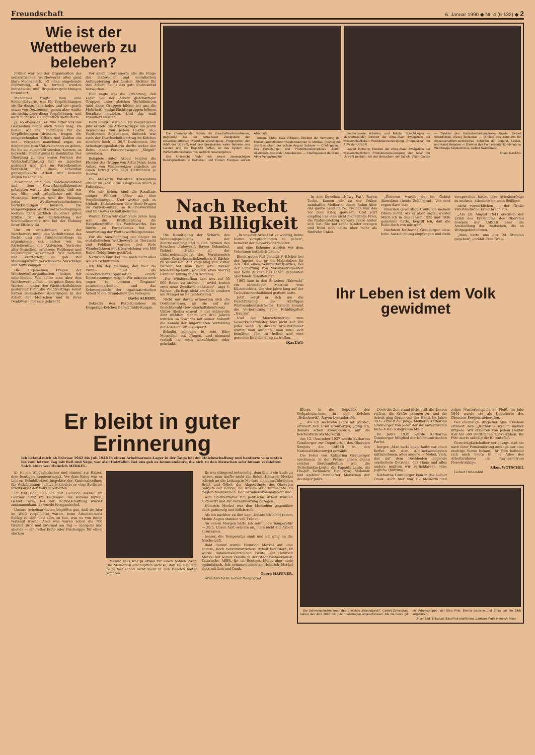Freundschaft 6. Januar 1990 ◆ Nr. 4 (6 132) ◆ 2
Wie ist der Wettbewerb zu beleben?
Früher war bei der Organisation des sozialistischen Wettbewerbs alles ganz klar: Mechanisch, oft ohne eingehende Erörterung, d. h. formell wurden individuelle und Brigadeverpflichtungen formuliert.
Manchmal fragte man eine Kolchosbäuerin, was für Verpflichtungen sie für dieses Jahr habe, und sie sprach etwas von Dezitonnen, genau aber wußte sie nichts über diese Verpflichtung, und auch nicht wie sie eigentlich wetteiferte.
Ja, so etwas gab es, wie bitter uns das Geständnis heute auch fallen mag. Da ließen wir mal Formulare für die Verpflichtungen drucken, trugen die entsprechenden Ziffern und Zahlen ein und... vergaßen manchmal sogar, sie denjenigen zum Unterzeichnen zu geben, für die sie ausgefüllt wurden. Kurzum, es herrschte Formalismus in Reinkultur. Der Übergang zu den neuen Formen der Wirtschaftsführung hat so manches geändert und uns im Parteikomitee veranlaßt, auf diese, scheinbar gutorganisierte Arbeit mit anderen Augen zu schauen.
Zusammen mit dem Kolchosvorstand und dem Gewerkschaftskomitee gelangten wir zu der Ansicht, daß wir uns öfter und gründlicher mit den Menschen beraten und die Meinung jedes Wettbewerbsteilnehmers berücksichtigen müssen. Die ausgewogenen Wettbewerbsbedingungen werden dann wirklich zu einer guten Stütze bei der Entwicklung der Kolchosökonomik und bei der Hebung ihrer Effektivität.
Um zu entscheiden, wie der Wettbewerb unter den Verhältnissen des Pacht- und des Familienvertrags zu organisieren sei, hatten wir im Parteikomitee die Aktivisten, Vertreter aller Branchen, erfahrene Feldbauer und Viehzüchter versammelt. Wir berieten und erörterten; es gab viel Meinungsstreit, verschiedene Vorschläge und Auffassungen.
Die allgemeinen Fragen der Wettbewerbsorganisation hatten wir entschieden. Wie sollte man aber den Wettbewerb selbst — im guten Sinne des Wortes — unter den Pächterkollektiven gestalten? Denn die Pachtverträge selbst hatten bedeutende Änderungen in der Arbeit der Menschen und in ihrer Denkweise mit sich gebracht.
Vor allem interessierte alle die Frage der materiellen und moralischen Aufmunterung der besten Pächter für ihre Arbeit, die ja das gute Endresultat bezwecken.
Hier sagte uns die Erfahrung, daß sogar bei der Arbeit gleichartiger Gruppen unter gleichen Verhältnissen (und diese Gruppen bilden bei uns die Mehrheit), einige Pächtergruppen höhere Resultate erzielen. Und das muß stimuliert werden.
Dazu einige Beispiele. Im vergangenen Jahr erntete die Arbeitsgruppe um Jenlik Bejssenowa von jedem Hektar 36,5 Dezitonnen Sojabohnen, dadurch war auch der Durchschnittsertrag im Kolchos ziemlich hoch — 29,7 Dezitonnen. Die Arbeitsgruppenleiterin durfte außer der Reihe einen Personenwagen „Shiguli" erwerben.
Beispiele guter Arbeit zeigten die Pächter der Gruppe von Artur Feist; beim Anbau von Winterweizen erzielten sie einen Ertrag von 41,4 Dezitonnen je Hektar.
Die Melkerin Valentina Krassjukina erhielt im Jahr 3 740 Kilogramm Milch je Futterkuh.
Wie wir sehen, sind die Resultate einiger Pächter höher als ihre Verpflichtungen. Und wieder gab es lebhafte Diskussionen über diese Fragen im Parteikomitee, im Kolchosvorstand und im Gewerkschaftskomitee.
Warum taten wir das? Viele Jahre lang war die Bruttoleistung die Hauptkennziffer des Wettbewerbs. Das führte zu Formalismus bei der Auswertung der Wettbewerbsergebnisse.
Für die Auszeichnung der Sieger im sozialistischen Wettbewerb in Tierzucht und Feldbau wurden drei Rote Wanderfahnen mit Überreichung von 500 Rubel Geldprämie gestiftet.
Natürlich läuft bei uns noch nicht alles wie am Schnürchen.
Ich bin der Meinung, daß hier die Partei- und die Gewerkschaftsorganisation ernste Unterlassungen zeigen. Wir müssen noch enger in „einem Gespann" zusammenarbeiten und das Schwergewicht der organisatorischen Arbeit in die Grundeinheiten verlegen.
David ALBERT,
Sekretär des Parteikomitees im Krupskaja-Kolchos Gebiet Taldy-Kurgan
Die internationale Schule für Geschäftsadministrieren, gegründet bei der Alma-Ataer Zweigstelle der wissenschaftlichen Produktionsvereinigung „Prognostika" der AdW der UdSSR, wird den Spezialisten vieler Betriebe des Landes und der Republik helfen, an das System des Wirtschaftsmechanismus sachlich heranzugehen.
Der Unterricht findet mit einem zweiwöchigen Berufspraktikum in Betrieben und Firmen Europas seinen Abschluß.
Unsere Bilder: Kaja Villiänen, Direktor der Vertretung der finnisch-sowjetischen Handelskammer in Moskau (rechts) mit den Besuchern der Schule August Solotow — Chefingenieur des Forschungs- und Produktionskomplexes „Zenit", Uljanowsk, Alexander Ameshanow — Chefingenieur der Alma-Ataer Verwaltung für
mechanisierte Arbeiten, und Nikolai Botschkarjow — stellvertretender Direktor der Alma-Ataer Zweigstelle der wissenschaftlichen Produktionsvereinigung „Prognostika" der AdW der UdSSR.
Leonid Tschorny, Direktor der Alma-Ataer Zweigstelle der wissenschaftlichen Produktionsvereinigung der AdW der UdSSR (rechts), mit den Besuchern der Schule Viktor Goßen — Direktor des Holzindustriekomplexes Tawda, Gebiet Swerdlowsk, Alexej Tschumak — Direktor des Zentrums für wissenschaftlich-technisches Schaffen der Jugend, Uralsk, und Kamil Beljalow — Direktor des Furnierplattenkombinats in Werchnjaja Sinjatschicha, Gebiet Swerdlowsk.
Fotos: KasTAG
Nach Recht und Billigkeit
Die Beseitigung der Schärfe des Wohnungsproblems in der Zentralsiedlung und in den Farmen des Sowchos „Talowski", Rayon Dshambul, Gebiet Uralsk, ist der Unternehmungslust des Vorsitzenden seines Gewerkschaftskomitees V. Bäcker zu verdanken. Auf Vorschlag von Viktor Bäcker hat man zwei alte Häuser wiederaufgebaut, wodurch etwa vierzig Familien Einzug feiern konnten.
„Der Wiederaufbau kam uns auf 30 000 Rubel zu stehen — soviel kosten zwei neue Zweifamilienhäuser", sagt V. Bäcker. „Es liegt nicht am Geld, sondern am Mangel an Baumaterialien."
Nicht nur daran erinnerten sich die Dorfeinwohner, als sie auf der Berichtswahl-Gewerkschaftskonferenz Viktor Bäcker erneut in das mühevolle Amt wählten. Schon vor drei Jahren wurden im Sowchos mit seiner Ankunft die Kanäle der ungerechten Verteilung der sozialen Güter gesperrt.
Ständig kommen in sein Büro Menschen mit Fragen, und niemand verließ es noch unzufrieden oder gekränkt.
„In unserer Arbeit ist es wichtig, keine leeren Versprechungen zu geben", bemerkt der Gewerkschaftsleiter.
und eine Scheune werden wir dem Veteranen natürlich bauen."
Einen guten Ruf genießt V. Bäcker bei der Jugend, der er mit Materialien für den Bau eines Sommertanzplatzes, bei der Schaffung von Musikinstrumenten und beim Ausbau des schon genannten Sportsaals geholfen hat.
1962 kam in den Sowchos „Talowski" ein ehemaliger Matrose vom Küstenschutz, der vier Jahre lang auf der Tschuktschenhalbinsel gedient hatte.
Jetzt sorgt er sich um die Durchführung des künftigen Wintersabschiedsfestes. Danach kommt die Vorbereitung zum Frühlingsfest „Naurys".
Und der Menschenstrom zum Gewerkschaftsleiter hört nicht auf. Ein jeder weiß: In diesem Arbeitszimmer wartet man auf ihn, man wird sich bemühen, ihm zu helfen und eine gerechte Entscheidung zu treffen.
(KasTAG)
In den Sowchos „Nowy Put", Rayon Tschu, kamen wir zu der früher namhaften Melkerin, deren Ruhm über das ganze Land hallte. Freilich war das vor dem Krieg gewesen. Und jetzt empfing uns eine nicht mehr junge Frau, die fünfundsiebzig schwere Jahre hinter sich hat. Sie hat sechs Kinder erzogen und freut sich heute über mehr als fünfzehn Enkel.
„Geboren wurde sie im Gebiet Akmolinsk (heute Zelinograd). Von dort zogen dann ihre
ninorden gewürdigt, traute ich meinen Ohren nicht. Als er aber sagte, wieviel Milch ich in den Jahren 1935 und 1936 gemolken hatte, begriff ich, daß die Rede doch von mir war".
Nachdem Katharina Grauberger diese hohe Auszeichnung empfangen und dazu versprochen hatte, ihre Arbeitserfolge zu mehren, arbeitete sie noch fleißiger.
nicht verwirklichen — der Große Vaterländische Krieg brach aus.
„Am 28. August 1941 erschien der Erlaß des Präsidiums des Obersten Sowjets der UdSSR über die Aussiedlung der Deutschen, die im Wolgagebiet lebten.
„Man hatte uns nur 24 Stunden gegeben", erzählt Frau Grau-
Ihr Leben ist dem Volk gewidmet
Er bleibt in guter Erinnerung
Ich befand mich ab Februar 1942 bis Juli 1948 in einem Arbeitsarmee-Lager in der Taiga bei der Holzbeschaffung und hantierte vom ersten bis zum letzten Tag mit Beil und Säge, war also Holzfäller. Bei uns gab es Kommandeure, die sich zu den Menschen sehr human verhielten. Solch einer war Heinrich MERKEL.
Er ist ein Wolgadeutscher und stammt aus Balzer, dem heutigen Krasnoarmejsk. Vor dem Krieg war er Lehrer, Schuldirektor, Inspektor der Kantonabteilung für Volksbildung; zuletzt bekleidete er eine Stelle im Stadtsowjet der Volksdeputierten.
Er traf sich, daß ich mit Heinrich Merkel im Februar 1942 im Talgawald des Rayons Nyrob, Gebiet Perm, bei der Holzbeschaffung wieder zusammenkam. Er wurde Kompaniechef.
Unsere Arbeitsarmisten begriffen gut, daß sie hier im Wald verpflichtet waren, beim Arbeitseinsatz fleißig zu sein und alles zu tun, was es von ihnen verlangt wurde. Aber was waren schon die 700 Gramm Brot und zweimal am Tag — morgens und abends — ein Teller Kohl- oder Fischsuppe für einen starken
Mann? Dies war ja etwas für einen hohlen Zahn. Die Menschen erschöpften sich so, daß sie Beil und Säge fast schon nicht mehr in den Händen halten konnten.
Es war dringend notwendig, dem Elend ein Ende zu setzen, man durfte nicht alle fielen. Heinrich Merkel schrieb an die Leitung in Moskau einen ausführlichen Brief, und Göbel, der Abgeordnete des Obersten Sowjets der UdSSR, bei uns im Wald mitmachte. Es folgten Maßnahmen: Der Bataillonskommandeur und
sein Stellvertreter für politische Arbeit wurden abgesetzt und zur Verantwortung gezogen.
Heinrich Merkel war den Menschen gegenüber stets gutherzig und hilfsbereit.
Als ich nachher zu ihm kam, konnte ich nicht reden: Meine Augen standen voll Tränen.
An einem Morgen hatte ich sehr hohe Temperatur — 39,5. Unser Arzt ordnete an, mich nicht zur Arbeit zuzulassen.
besser, die Temperatur sank und ich ging an die frische Luft.
Bald darauf wurde Heinrich Merkel auf eine andere, noch verantwortlichere Arbeit befördert: Er wurde Bataillonskontrolleur. Heute lebt Heinrich Merkel mit seiner Familie in der Stadt Nishnekamsk, Tatarische ASSR. Er ist Rentner, bleibt aber stets optimistisch. Ich erinnere mich an Heinrich Merkel stets mit Lob und Dank.
Georg HAFFNER,
Arbeitsveteran Gebiet Wolgograd
Eltern in die Republik der Wolgadeutschen, in den Kolchos „Bolschewik", Rayon Lysanderhöh.
„... Als ich sechzehn Jahre alt wurde", erinnert sich Frau Grauberger, „ging ich, damals schon Komsomolzin, auf die Kolchosfarm als Melkerin.
Am 12. Dezember 1937 wurde Katharina Grauberger zur Deputierten des Obersten Sowjets der UdSSR in den Nationalitätensowjet gewählt.
Die Fotos von Katharina Grauberger erschienen in der Presse neben denen solcher Berühmtheiten wie die Tscheljuskin-Leute, die Papanin-Leute, die Flieger Tschkalow, Baidukow, Molokow und anderer namhafter Menschen der dreißiger Jahre.
Doch die Zeit stand nicht still, die Ernten reiften, die Kräfte nahmen zu, und die Arbeit ging flotter von der Hand. Im Jahre 1935 erhielt die junge Melkerin Katharina Grauberger von jeder der ihr anvertrauten Kühe 4 425 Kilogramm Milch.
Im Jahre 1939 wurde Katharina Grauberger Mitglied der Kommunistischen Partei.
berger. „Man hatte uns erlaubt nur einen Koffer mit dem Allernotwendigsten mitzunehmen, alles andere — Möbel, Vieh, das auf dem Dachboden liegende erarbeitete Getreide, das Haus und alles andere mußten wir zurücklassen ohne jegliche Quittung.
Katharina Grauberger kam in das Gebiet Omsk. Auch hier war sie Melkerin und zeigte Musterbeispiele an Fleiß. Im Jahr 1944 wurde sie als Deputierte des Obersten Sowjets abberufen.
Der ehemalige Brigadier Ajas Ussubow erinnert sich: „Katharina war in meiner Brigade. Wir erzielten von jedem Hektar 450 bis 500 Dezitonnen Zuckerrüben. Ihr Foto zierte ständig die Ehrentafel".
Gerechtigkeitshalber sei gesagt, daß sie nach ihrer Pensionierung anfangs nur eine niedrige Rente bekam. Ihr Foto befindet sich auch heute in der Allee des Arbeitsruhmes im Rayonzentrum Nowotroizkoje.
Adam WOTSCHEL
Gebiet Dshambul
Die Schweinezüchterinnen des Sowchos „Krasnojarski", Gebiet Zelinograd, haben das Jahr 1989 mit guten Leistungen abgeschlossen. Als die beste gilt die Arbeitsgruppe, der Elsa Fink, Emma Sartison und Erika Lut (im Bild) angehören.
Unser Bild: Erika Lut, Elsa Fink und Emma Sartison. Foto: Heinrich Frost